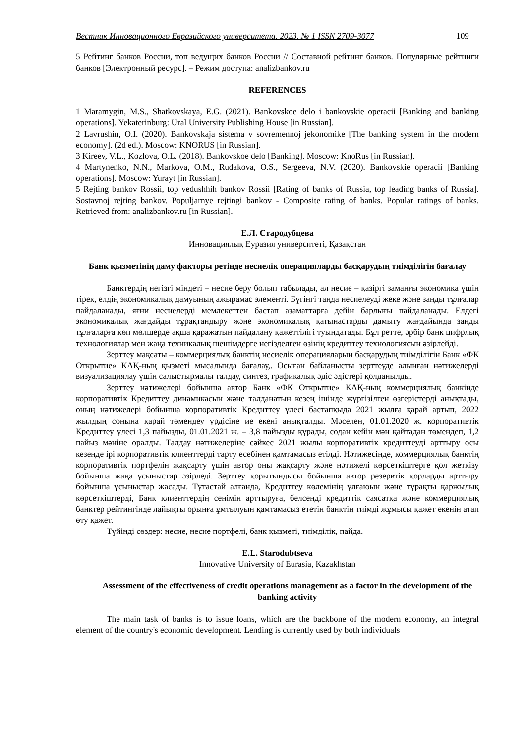Вестник Инновационного Евразийского университета. 2023. № 1 ISSN 2709-3077 109
5 Рейтинг банков России, топ ведущих банков России // Составной рейтинг банков. Популярные рейтинги банков [Электронный ресурс]. – Режим доступа: analizbankov.ru
REFERENCES
1 Maramygin, M.S., Shatkovskaya, E.G. (2021). Bankovskoe delo i bankovskie operacii [Banking and banking operations]. Yekaterinburg: Ural University Publishing House [in Russian].
2 Lavrushin, O.I. (2020). Bankovskaja sistema v sovremennoj jekonomike [The banking system in the modern economy]. (2d ed.). Moscow: KNORUS [in Russian].
3 Kireev, V.L., Kozlova, O.L. (2018). Bankovskoe delo [Banking]. Moscow: KnoRus [in Russian].
4 Martynenko, N.N., Markova, O.M., Rudakova, O.S., Sergeeva, N.V. (2020). Bankovskie operacii [Banking operations]. Moscow: Yurayt [in Russian].
5 Rejting bankov Rossii, top vedushhih bankov Rossii [Rating of banks of Russia, top leading banks of Russia]. Sostavnoj rejting bankov. Populjarnye rejtingi bankov - Composite rating of banks. Popular ratings of banks. Retrieved from: analizbankov.ru [in Russian].
Е.Л. Стародубцева
Инновациялық Еуразия университеті, Қазақстан
Банк қызметінің даму факторы ретінде несиелік операцияларды басқарудың тиімділігін бағалау
Банктердің негізгі міндеті – несие беру болып табылады, ал несие – қазіргі заманғы экономика үшін тірек, елдің экономикалық дамуының ажырамас элементі. Бүгінгі таңда несиелеуді жеке және заңды тұлғалар пайдаланады, яғни несиелерді мемлекеттен бастап азаматтарға дейін барлығы пайдаланады. Елдегі экономикалық жағдайды тұрақтандыру және экономикалық қатынастарды дамыту жағдайында заңды тұлғаларға көп мөлшерде ақша қаражатын пайдалану қажеттілігі туындатады. Бұл ретте, әрбір банк цифрлық технологиялар мен жаңа техникалық шешімдерге негізделген өзінің кредиттеу технологиясын әзірлейді.
Зерттеу мақсаты – коммерциялық банктің несиелік операцияларын басқарудың тиімділігін Банк «ФК Открытие» КАҚ-ның қызметі мысалында бағалау,. Осыған байланысты зерттеуде алынған нәтижелерді визуализациялау үшін салыстырмалы талдау, синтез, графикалық әдіс әдістері қолданылды.
Зерттеу нәтижелері бойынша автор Банк «ФК Открытие» КАҚ-ның коммерциялық банкінде корпоративтік Кредиттеу динамикасын және талданатын кезең ішінде жүргізілген өзгерістерді анықтады, оның нәтижелері бойынша корпоративтік Кредиттеу үлесі бастапқыда 2021 жылға қарай артып, 2022 жылдың соңына қарай төмендеу үрдісіне ие екені анықталды. Мәселен, 01.01.2020 ж. корпоративтік Кредиттеу үлесі 1,3 пайызды, 01.01.2021 ж. – 3,8 пайызды құрады, содан кейін мән қайтадан төмендеп, 1,2 пайыз мәніне оралды. Талдау нәтижелеріне сәйкес 2021 жылы корпоративтік кредиттеуді арттыру осы кезеңде ірі корпоративтік клиенттерді тарту есебінен қамтамасыз етілді. Нәтижесінде, коммерциялық банктің корпоративтік портфелін жақсарту үшін автор оны жақсарту және нәтижелі көрсеткіштерге қол жеткізу бойынша жаңа ұсыныстар әзірледі. Зерттеу қорытындысы бойынша автор резервтік қорларды арттыру бойынша ұсыныстар жасады. Тұтастай алғанда, Кредиттеу көлемінің ұлғаюын және тұрақты қаржылық көрсеткіштерді, Банк клиенттердің сенімін арттыруға, белсенді кредиттік саясатқа және коммерциялық банктер рейтингінде лайықты орынға ұмтылуын қамтамасыз ететін банктің тиімді жұмысы қажет екенін атап өту қажет.
Түйінді сөздер: несие, несие портфелі, банк қызметі, тиімділік, пайда.
E.L. Starodubtseva
Innovative University of Eurasia, Kazakhstan
Assessment of the effectiveness of credit operations management as a factor in the development of the banking activity
The main task of banks is to issue loans, which are the backbone of the modern economy, an integral element of the country's economic development. Lending is currently used by both individuals